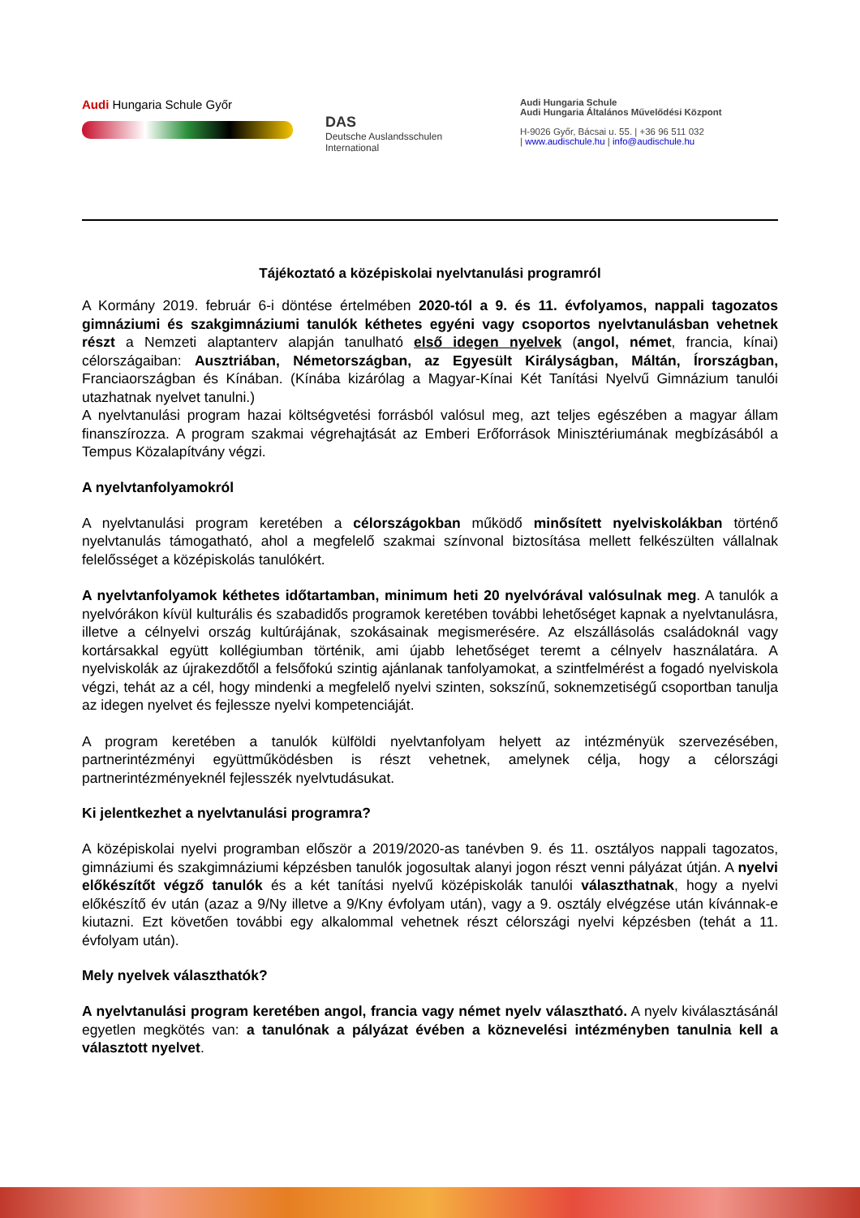Audi Hungaria Schule Győr
DAS
Deutsche Auslandsschulen
International
Audi Hungaria Schule
Audi Hungaria Általános Művelődési Központ
H-9026 Győr, Bácsai u. 55. | +36 96 511 032
| www.audischule.hu | info@audischule.hu
Tájékoztató a középiskolai nyelvtanulási programról
A Kormány 2019. február 6-i döntése értelmében 2020-tól a 9. és 11. évfolyamos, nappali tagozatos gimnáziumi és szakgimnáziumi tanulók kéthetes egyéni vagy csoportos nyelvtanulásban vehetnek részt a Nemzeti alaptanterv alapján tanulható első idegen nyelvek (angol, német, francia, kínai) célországaiban: Ausztriában, Németországban, az Egyesült Királyságban, Máltán, Írországban, Franciaországban és Kínában. (Kínába kizárólag a Magyar-Kínai Két Tanítási Nyelvű Gimnázium tanulói utazhatnak nyelvet tanulni.)
A nyelvtanulási program hazai költségvetési forrásból valósul meg, azt teljes egészében a magyar állam finanszírozza. A program szakmai végrehajtását az Emberi Erőforrások Minisztériumának megbízásából a Tempus Közalapítvány végzi.
A nyelvtanfolyamokról
A nyelvtanulási program keretében a célországokban működő minősített nyelviskolákban történő nyelvtanulás támogatható, ahol a megfelelő szakmai színvonal biztosítása mellett felkészülten vállalnak felelősséget a középiskolás tanulókért.
A nyelvtanfolyamok kéthetes időtartamban, minimum heti 20 nyelvórával valósulnak meg. A tanulók a nyelvórákon kívül kulturális és szabadidős programok keretében további lehetőséget kapnak a nyelvtanulásra, illetve a célnyelvi ország kultúrájának, szokásainak megismerésére. Az elszállásolás családoknál vagy kortársakkal együtt kollégiumban történik, ami újabb lehetőséget teremt a célnyelv használatára. A nyelviskolák az újrakezdőtől a felsőfokú szintig ajánlanak tanfolyamokat, a szintfelmérést a fogadó nyelviskola végzi, tehát az a cél, hogy mindenki a megfelelő nyelvi szinten, sokszínű, soknemzetiségű csoportban tanulja az idegen nyelvet és fejlessze nyelvi kompetenciáját.
A program keretében a tanulók külföldi nyelvtanfolyam helyett az intézményük szervezésében, partnerintézményi együttműködésben is részt vehetnek, amelynek célja, hogy a célországi partnerintézményeknél fejlesszék nyelvtudásukat.
Ki jelentkezhet a nyelvtanulási programra?
A középiskolai nyelvi programban először a 2019/2020-as tanévben 9. és 11. osztályos nappali tagozatos, gimnáziumi és szakgimnáziumi képzésben tanulók jogosultak alanyi jogon részt venni pályázat útján. A nyelvi előkészítőt végző tanulók és a két tanítási nyelvű középiskolák tanulói választhatnak, hogy a nyelvi előkészítő év után (azaz a 9/Ny illetve a 9/Kny évfolyam után), vagy a 9. osztály elvégzése után kívánnak-e kiutazni. Ezt követően további egy alkalommal vehetnek részt célországi nyelvi képzésben (tehát a 11. évfolyam után).
Mely nyelvek választhatók?
A nyelvtanulási program keretében angol, francia vagy német nyelv választható. A nyelv kiválasztásánál egyetlen megkötés van: a tanulónak a pályázat évében a köznevelési intézményben tanulnia kell a választott nyelvet.